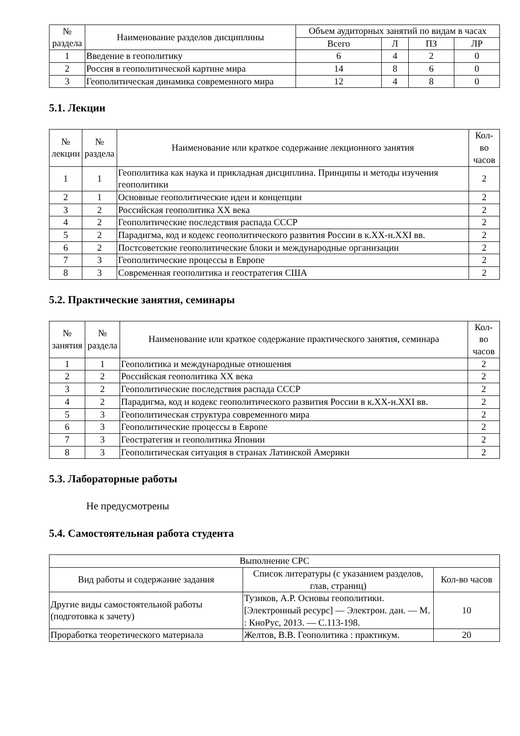| № раздела | Наименование разделов дисциплины | Объем аудиторных занятий по видам в часах | | | |
| --- | --- | --- | --- | --- | --- |
| | | Всего | Л | ПЗ | ЛР |
| 1 | Введение в геополитику | 6 | 4 | 2 | 0 |
| 2 | Россия в геополитической картине мира | 14 | 8 | 6 | 0 |
| 3 | Геополитическая динамика современного мира | 12 | 4 | 8 | 0 |
5.1. Лекции
| № лекции | № раздела | Наименование или краткое содержание лекционного занятия | Кол- во часов |
| --- | --- | --- | --- |
| 1 | 1 | Геополитика как наука и прикладная дисциплина. Принципы и методы изучения геополитики | 2 |
| 2 | 1 | Основные геополитические идеи и концепции | 2 |
| 3 | 2 | Российская геополитика XX века | 2 |
| 4 | 2 | Геополитические последствия распада СССР | 2 |
| 5 | 2 | Парадигма, код и кодекс геополитического развития России в к.XX-н.XXI вв. | 2 |
| 6 | 2 | Постсоветские геополитические блоки и международные организации | 2 |
| 7 | 3 | Геополитические процессы в Европе | 2 |
| 8 | 3 | Современная геополитика и геостратегия США | 2 |
5.2. Практические занятия, семинары
| № занятия | № раздела | Наименование или краткое содержание практического занятия, семинара | Кол- во часов |
| --- | --- | --- | --- |
| 1 | 1 | Геополитика и международные отношения | 2 |
| 2 | 2 | Российская геополитика XX века | 2 |
| 3 | 2 | Геополитические последствия распада СССР | 2 |
| 4 | 2 | Парадигма, код и кодекс геополитического развития России в к.XX-н.XXI вв. | 2 |
| 5 | 3 | Геополитическая структура современного мира | 2 |
| 6 | 3 | Геополитические процессы в Европе | 2 |
| 7 | 3 | Геостратегия и геополитика Японии | 2 |
| 8 | 3 | Геополитическая ситуация в странах Латинской Америки | 2 |
5.3. Лабораторные работы
Не предусмотрены
5.4. Самостоятельная работа студента
| Выполнение СРС | | |
| --- | --- | --- |
| Вид работы и содержание задания | Список литературы (с указанием разделов, глав, страниц) | Кол-во часов |
| Другие виды самостоятельной работы (подготовка к зачету) | Тузиков, А.Р. Основы геополитики. [Электронный ресурс] — Электрон. дан. — М. : КноРус, 2013. — С.113-198. | 10 |
| Проработка теоретического материала | Желтов, В.В. Геополитика : практикум. | 20 |